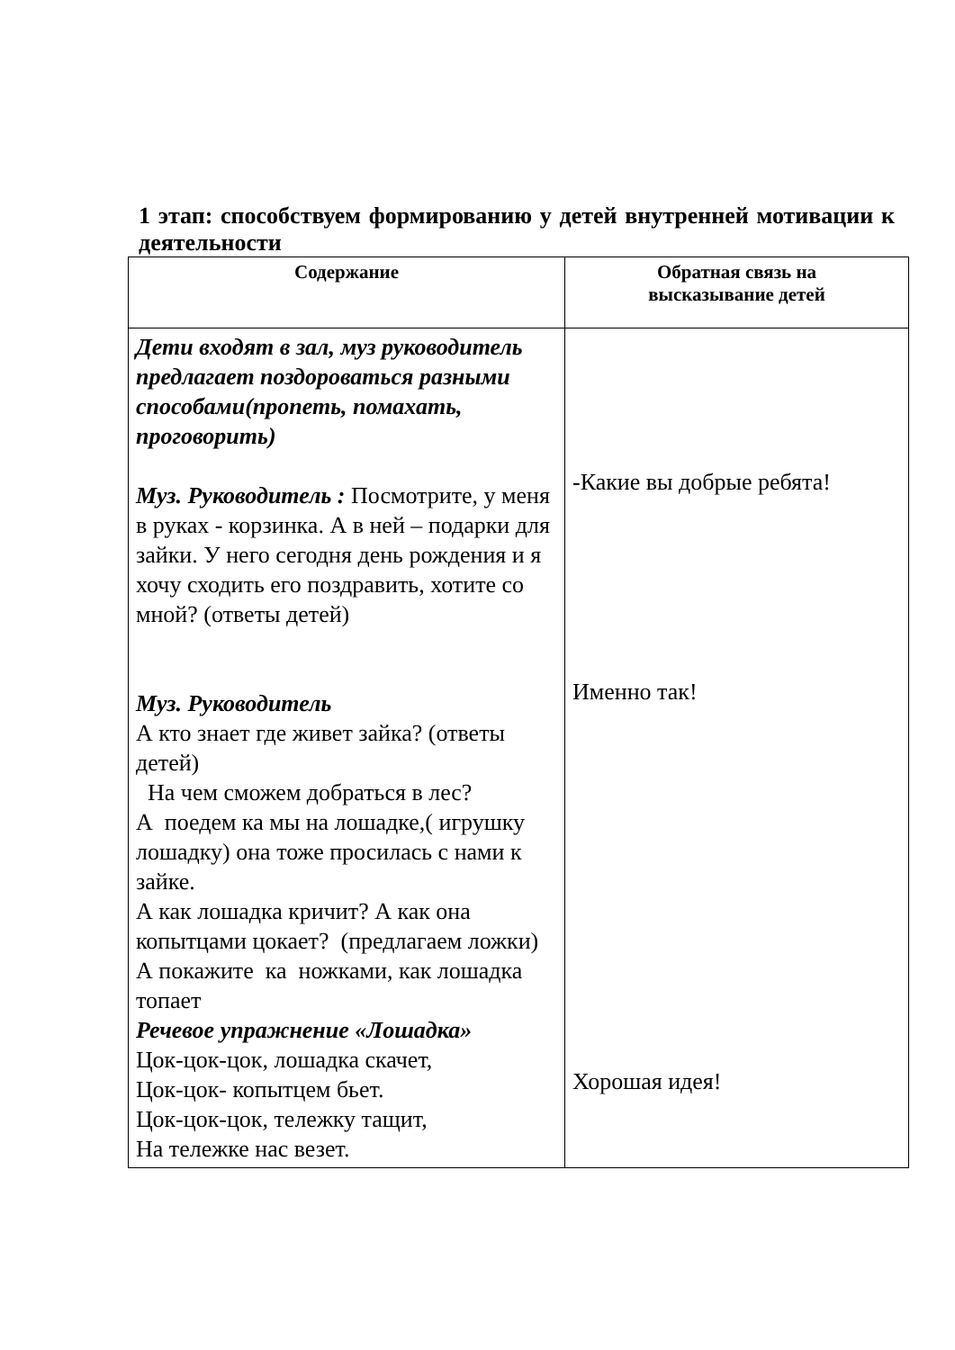1 этап: способствуем формированию у детей внутренней мотивации к деятельности
| Содержание | Обратная связь на высказывание детей |
| --- | --- |
| Дети входят в зал, муз руководитель предлагает поздороваться разными способами(пропеть, помахать, проговорить) Муз. Руководитель : Посмотрите, у меня в руках - корзинка. А в ней – подарки для зайки. У него сегодня день рождения и я хочу сходить его поздравить, хотите со мной? (ответы детей) Муз. Руководитель А кто знает где живет зайка? (ответы детей) На чем сможем добраться в лес? А поедем ка мы на лошадке,( игрушку лошадку) она тоже просилась с нами к зайке. А как лошадка кричит? А как она копытцами цокает? (предлагаем ложки) А покажите ка ножками, как лошадка топает Речевое упражнение «Лошадка» Цок-цок-цок, лошадка скачет, Цок-цок- копытцем бьет. Цок-цок-цок, тележку тащит, На тележке нас везет. | -Какие вы добрые ребята! Именно так! Хорошая идея! |